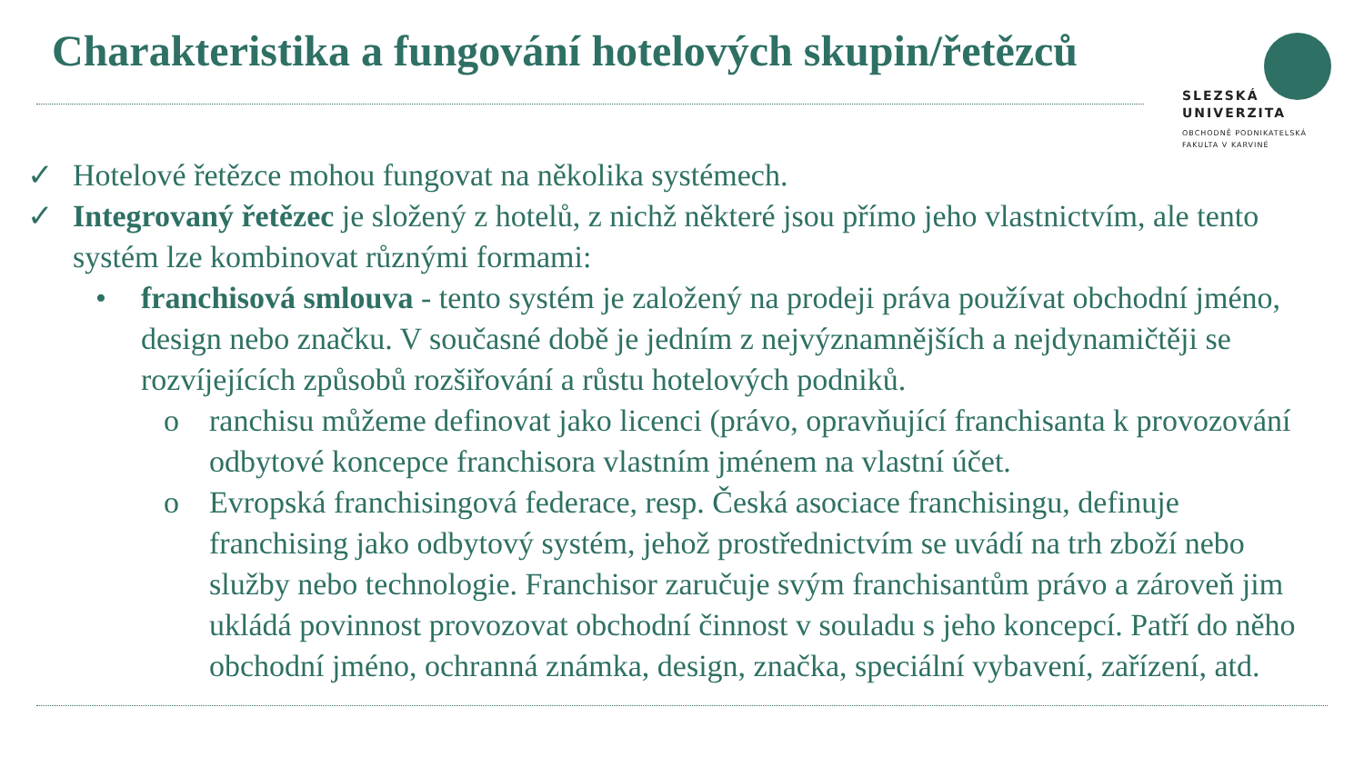Charakteristika a fungování hotelových skupin/řetězců
SLEZSKÁ
UNIVERZITA
OBCHODNĚ PODNIKATELSKÁ
FAKULTA V KARVINÉ
✓ Hotelové řetězce mohou fungovat na několika systémech.
✓ Integrovaný řetězec je složený z hotelů, z nichž některé jsou přímo jeho vlastnictvím, ale tento systém lze kombinovat různými formami:
• franchisová smlouva - tento systém je založený na prodeji práva používat obchodní jméno, design nebo značku. V současné době je jedním z nejvýznamnějších a nejdynamičtěji se rozvíjejících způsobů rozšiřování a růstu hotelových podniků.
o ranchisu můžeme definovat jako licenci (právo, opravňující franchisanta k provozování odbytové koncepce franchisora vlastním jménem na vlastní účet.
o Evropská franchisingová federace, resp. Česká asociace franchisingu, definuje franchising jako odbytový systém, jehož prostřednictvím se uvádí na trh zboží nebo služby nebo technologie. Franchisor zaručuje svým franchisantům právo a zároveň jim ukládá povinnost provozovat obchodní činnost v souladu s jeho koncepcí. Patří do něho obchodní jméno, ochranná známka, design, značka, speciální vybavení, zařízení, atd.